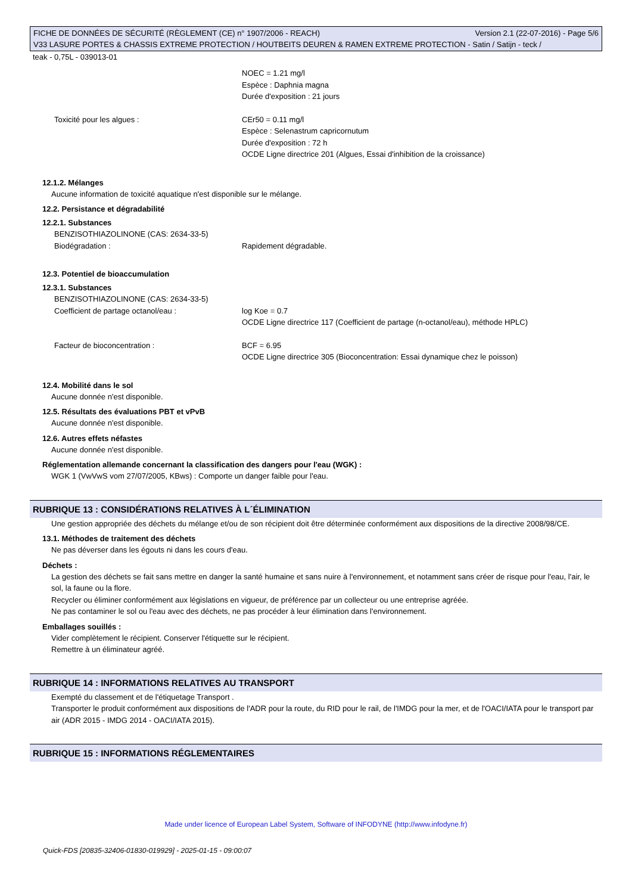FICHE DE DONNÉES DE SÉCURITÉ (RÈGLEMENT (CE) n° 1907/2006 - REACH) Version 2.1 (22-07-2016) - Page 5/6
V33 LASURE PORTES & CHASSIS EXTREME PROTECTION / HOUTBEITS DEUREN & RAMEN EXTREME PROTECTION - Satin / Satijn - teck /
teak - 0,75L - 039013-01
NOEC = 1.21 mg/l
Espèce : Daphnia magna
Durée d'exposition : 21 jours
Toxicité pour les algues : CEr50 = 0.11 mg/l
Espèce : Selenastrum capricornutum
Durée d'exposition : 72 h
OCDE Ligne directrice 201 (Algues, Essai d'inhibition de la croissance)
12.1.2. Mélanges
Aucune information de toxicité aquatique n'est disponible sur le mélange.
12.2. Persistance et dégradabilité
12.2.1. Substances
BENZISOTHIAZOLINONE (CAS: 2634-33-5)
Biodégradation : Rapidement dégradable.
12.3. Potentiel de bioaccumulation
12.3.1. Substances
BENZISOTHIAZOLINONE (CAS: 2634-33-5)
Coefficient de partage octanol/eau : log Koe = 0.7
OCDE Ligne directrice 117 (Coefficient de partage (n-octanol/eau), méthode HPLC)
Facteur de bioconcentration : BCF = 6.95
OCDE Ligne directrice 305 (Bioconcentration: Essai dynamique chez le poisson)
12.4. Mobilité dans le sol
Aucune donnée n'est disponible.
12.5. Résultats des évaluations PBT et vPvB
Aucune donnée n'est disponible.
12.6. Autres effets néfastes
Aucune donnée n'est disponible.
Réglementation allemande concernant la classification des dangers pour l'eau (WGK) :
WGK 1 (VwVwS vom 27/07/2005, KBws) : Comporte un danger faible pour l'eau.
RUBRIQUE 13 : CONSIDÉRATIONS RELATIVES À L´ÉLIMINATION
Une gestion appropriée des déchets du mélange et/ou de son récipient doit être déterminée conformément aux dispositions de la directive 2008/98/CE.
13.1. Méthodes de traitement des déchets
Ne pas déverser dans les égouts ni dans les cours d'eau.
Déchets :
La gestion des déchets se fait sans mettre en danger la santé humaine et sans nuire à l'environnement, et notamment sans créer de risque pour l'eau, l'air, le sol, la faune ou la flore.
Recycler ou éliminer conformément aux législations en vigueur, de préférence par un collecteur ou une entreprise agréée.
Ne pas contaminer le sol ou l'eau avec des déchets, ne pas procéder à leur élimination dans l'environnement.
Emballages souillés :
Vider complètement le récipient. Conserver l'étiquette sur le récipient.
Remettre à un éliminateur agréé.
RUBRIQUE 14 : INFORMATIONS RELATIVES AU TRANSPORT
Exempté du classement et de l'étiquetage Transport .
Transporter le produit conformément aux dispositions de l'ADR pour la route, du RID pour le rail, de l'IMDG pour la mer, et de l'OACI/IATA pour le transport par air (ADR 2015 - IMDG 2014 - OACI/IATA 2015).
RUBRIQUE 15 : INFORMATIONS RÉGLEMENTAIRES
Made under licence of European Label System, Software of INFODYNE (http://www.infodyne.fr)
Quick-FDS [20835-32406-01830-019929] - 2025-01-15 - 09:00:07